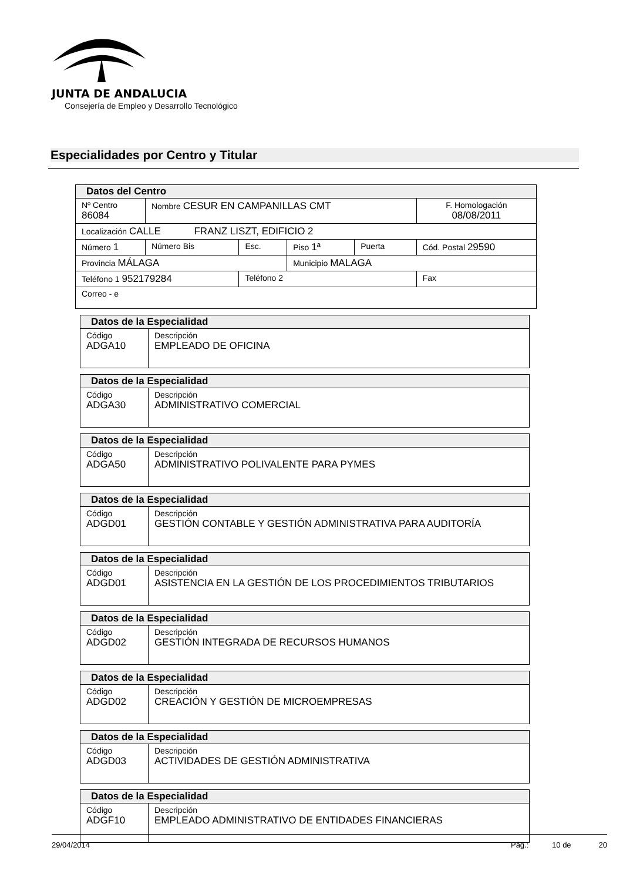JUNTA DE ANDALUCIA
Consejería de Empleo y Desarrollo Tecnológico
Especialidades por Centro y Titular
| Datos del Centro | | | | | |
| Nº Centro 86084 | Nombre CESUR EN CAMPANILLAS CMT | | | | F. Homologación 08/08/2011 |
| Localización CALLE FRANZ LISZT, EDIFICIO 2 | | | | | |
| Número 1 | Número Bis | Esc. | Piso 1ª | Puerta | Cód. Postal 29590 |
| Provincia MÁLAGA | | | Municipio MALAGA | | |
| Teléfono 1 952179284 | | Teléfono 2 | | | Fax |
| Correo - e | | | | | |
| Datos de la Especialidad | |
| Código ADGA10 | Descripción EMPLEADO DE OFICINA |
| Datos de la Especialidad | |
| Código ADGA30 | Descripción ADMINISTRATIVO COMERCIAL |
| Datos de la Especialidad | |
| Código ADGA50 | Descripción ADMINISTRATIVO POLIVALENTE PARA PYMES |
| Datos de la Especialidad | |
| Código ADGD01 | Descripción GESTIÓN CONTABLE Y GESTIÓN ADMINISTRATIVA PARA AUDITORÍA |
| Datos de la Especialidad | |
| Código ADGD01 | Descripción ASISTENCIA EN LA GESTIÓN DE LOS PROCEDIMIENTOS TRIBUTARIOS |
| Datos de la Especialidad | |
| Código ADGD02 | Descripción GESTIÓN INTEGRADA DE RECURSOS HUMANOS |
| Datos de la Especialidad | |
| Código ADGD02 | Descripción CREACIÓN Y GESTIÓN DE MICROEMPRESAS |
| Datos de la Especialidad | |
| Código ADGD03 | Descripción ACTIVIDADES DE GESTIÓN ADMINISTRATIVA |
| Datos de la Especialidad | |
| Código ADGF10 | Descripción EMPLEADO ADMINISTRATIVO DE ENTIDADES FINANCIERAS |
29/04/2014 Pág.: 10 de 20